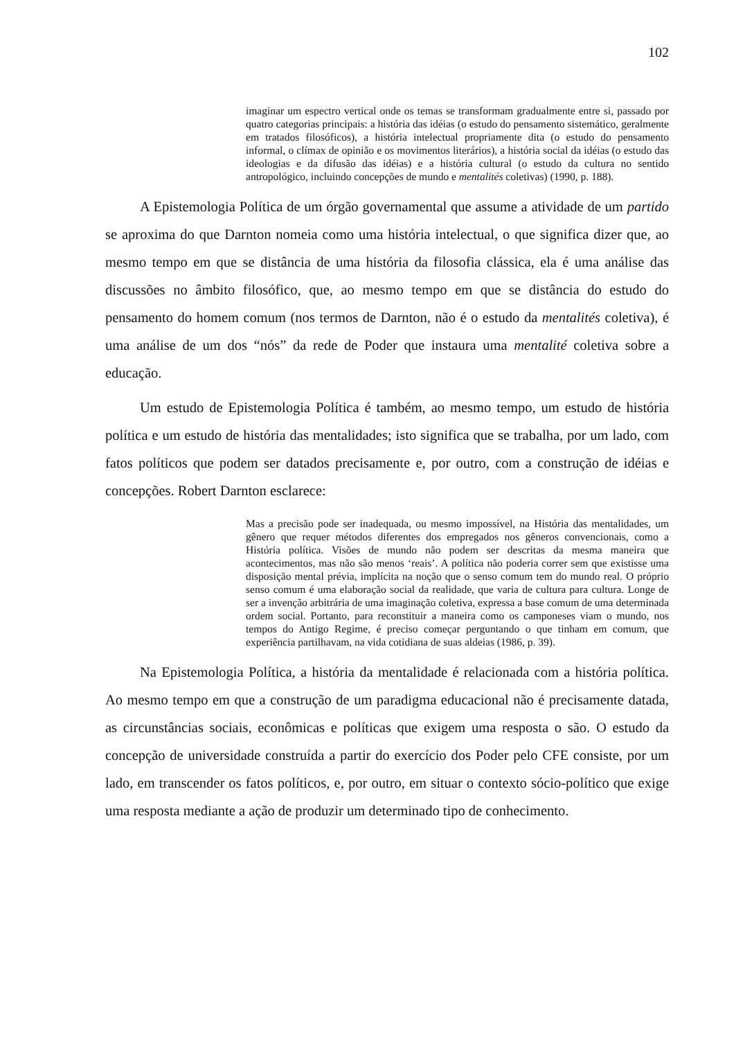102
imaginar um espectro vertical onde os temas se transformam gradualmente entre si, passado por quatro categorias principais: a história das idéias (o estudo do pensamento sistemático, geralmente em tratados filosóficos), a história intelectual propriamente dita (o estudo do pensamento informal, o clímax de opinião e os movimentos literários), a história social da idéias (o estudo das ideologias e da difusão das idéias) e a história cultural (o estudo da cultura no sentido antropológico, incluindo concepções de mundo e mentalités coletivas) (1990, p. 188).
A Epistemologia Política de um órgão governamental que assume a atividade de um partido se aproxima do que Darnton nomeia como uma história intelectual, o que significa dizer que, ao mesmo tempo em que se distância de uma história da filosofia clássica, ela é uma análise das discussões no âmbito filosófico, que, ao mesmo tempo em que se distância do estudo do pensamento do homem comum (nos termos de Darnton, não é o estudo da mentalités coletiva), é uma análise de um dos “nós” da rede de Poder que instaura uma mentalité coletiva sobre a educação.
Um estudo de Epistemologia Política é também, ao mesmo tempo, um estudo de história política e um estudo de história das mentalidades; isto significa que se trabalha, por um lado, com fatos políticos que podem ser datados precisamente e, por outro, com a construção de idéias e concepções. Robert Darnton esclarece:
Mas a precisão pode ser inadequada, ou mesmo impossível, na História das mentalidades, um gênero que requer métodos diferentes dos empregados nos gêneros convencionais, como a História política. Visões de mundo não podem ser descritas da mesma maneira que acontecimentos, mas não são menos ‘reais’. A política não poderia correr sem que existisse uma disposição mental prévia, implícita na noção que o senso comum tem do mundo real. O próprio senso comum é uma elaboração social da realidade, que varia de cultura para cultura. Longe de ser a invenção arbitrária de uma imaginação coletiva, expressa a base comum de uma determinada ordem social. Portanto, para reconstituir a maneira como os camponeses viam o mundo, nos tempos do Antigo Regime, é preciso começar perguntando o que tinham em comum, que experiência partilhavam, na vida cotidiana de suas aldeias (1986, p. 39).
Na Epistemologia Política, a história da mentalidade é relacionada com a história política. Ao mesmo tempo em que a construção de um paradigma educacional não é precisamente datada, as circunstâncias sociais, econômicas e políticas que exigem uma resposta o são. O estudo da concepção de universidade construída a partir do exercício dos Poder pelo CFE consiste, por um lado, em transcender os fatos políticos, e, por outro, em situar o contexto sócio-político que exige uma resposta mediante a ação de produzir um determinado tipo de conhecimento.